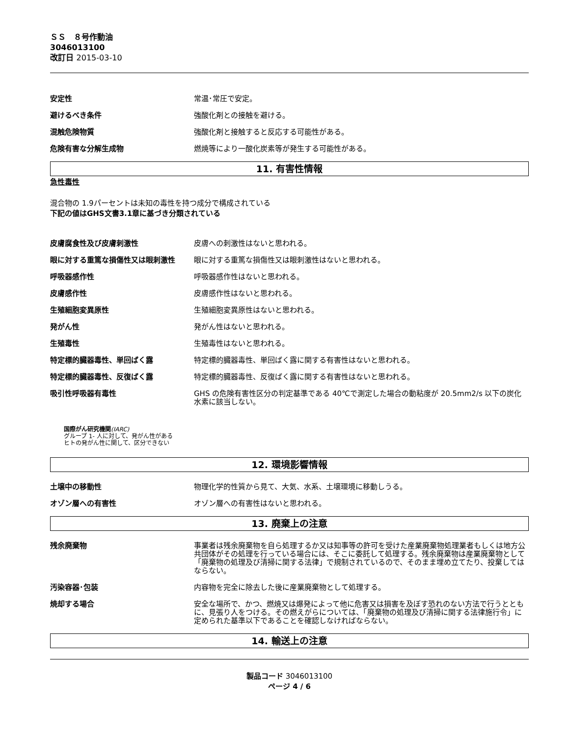ＳＳ　８号作動油
3046013100
改訂日 2015-03-10
安定性 常温･常圧で安定。
避けるべき条件 強酸化剤との接触を避ける。
混触危険物質 強酸化剤と接触すると反応する可能性がある。
危険有害な分解生成物 燃焼等により一酸化炭素等が発生する可能性がある。
11. 有害性情報
急性毒性
混合物の 1.9パーセントは未知の毒性を持つ成分で構成されている
下記の値はGHS文書3.1章に基づき分類されている
皮膚腐食性及び皮膚刺激性 皮膚への刺激性はないと思われる。
眼に対する重篤な損傷性又は眼刺激性 眼に対する重篤な損傷性又は眼刺激性はないと思われる。
呼吸器感作性 呼吸器感作性はないと思われる。
皮膚感作性 皮膚感作性はないと思われる。
生殖細胞変異原性 生殖細胞変異原性はないと思われる。
発がん性 発がん性はないと思われる。
生殖毒性 生殖毒性はないと思われる。
特定標的臓器毒性、単回ばく露 特定標的臓器毒性、単回ばく露に関する有害性はないと思われる。
特定標的臓器毒性、反復ばく露 特定標的臓器毒性、反復ばく露に関する有害性はないと思われる。
吸引性呼吸器有毒性 GHS の危険有害性区分の判定基準である 40℃で測定した場合の動粘度が 20.5mm2/s 以下の炭化水素に該当しない。
国際がん研究機関(IARC)
グループ 1- 人に対して、発がん性がある
ヒトの発がん性に関して、区分できない
12. 環境影響情報
土壌中の移動性 物理化学的性質から見て、大気、水系、土壌環境に移動しうる。
オゾン層への有害性 オゾン層への有害性はないと思われる。
13. 廃棄上の注意
残余廃棄物 事業者は残余廃棄物を自ら処理するか又は知事等の許可を受けた産業廃棄物処理業者もしくは地方公共団体がその処理を行っている場合には、そこに委託して処理する。残余廃棄物は産業廃棄物として「廃棄物の処理及び清掃に関する法律」で規制されているので、そのまま埋め立てたり、投棄してはならない。
汚染容器･包装 内容物を完全に除去した後に産業廃棄物として処理する。
焼却する場合 安全な場所で、かつ、燃焼又は爆発によって他に危害又は損害を及ぼす恐れのない方法で行うとともに、見張り人をつける。その燃えがらについては、「廃棄物の処理及び清掃に関する法律施行令」に定められた基準以下であることを確認しなければならない。
14. 輸送上の注意
製品コード 3046013100
ページ 4 / 6